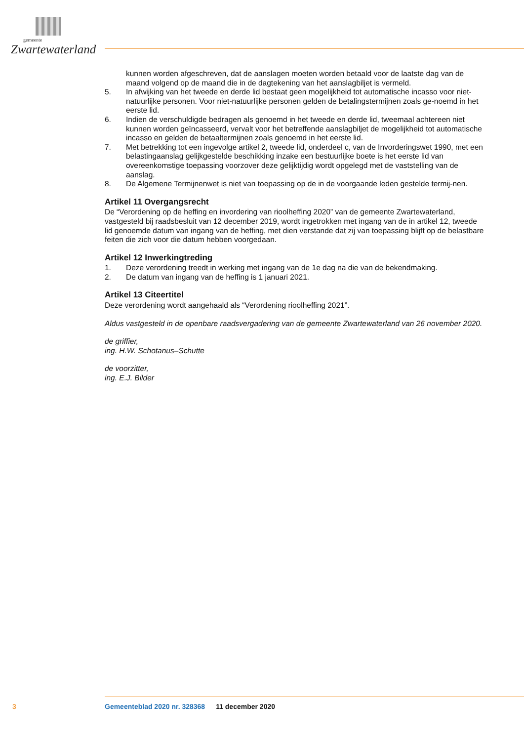gemeente
Zwartewaterland
kunnen worden afgeschreven, dat de aanslagen moeten worden betaald voor de laatste dag van de maand volgend op de maand die in de dagtekening van het aanslagbiljet is vermeld.
5. In afwijking van het tweede en derde lid bestaat geen mogelijkheid tot automatische incasso voor niet-natuurlijke personen. Voor niet-natuurlijke personen gelden de betalingstermijnen zoals ge-noemd in het eerste lid.
6. Indien de verschuldigde bedragen als genoemd in het tweede en derde lid, tweemaal achtereen niet kunnen worden geïncasseerd, vervalt voor het betreffende aanslagbiljet de mogelijkheid tot automatische incasso en gelden de betaaltermijnen zoals genoemd in het eerste lid.
7. Met betrekking tot een ingevolge artikel 2, tweede lid, onderdeel c, van de Invorderingswet 1990, met een belastingaanslag gelijkgestelde beschikking inzake een bestuurlijke boete is het eerste lid van overeenkomstige toepassing voorzover deze gelijktijdig wordt opgelegd met de vaststelling van de aanslag.
8. De Algemene Termijnenwet is niet van toepassing op de in de voorgaande leden gestelde termij-nen.
Artikel 11 Overgangsrecht
De “Verordening op de heffing en invordering van rioolheffing 2020” van de gemeente Zwartewaterland, vastgesteld bij raadsbesluit van 12 december 2019, wordt ingetrokken met ingang van de in artikel 12, tweede lid genoemde datum van ingang van de heffing, met dien verstande dat zij van toepassing blijft op de belastbare feiten die zich voor die datum hebben voorgedaan.
Artikel 12 Inwerkingtreding
1. Deze verordening treedt in werking met ingang van de 1e dag na die van de bekendmaking.
2. De datum van ingang van de heffing is 1 januari 2021.
Artikel 13 Citeertitel
Deze verordening wordt aangehaald als “Verordening rioolheffing 2021”.
Aldus vastgesteld in de openbare raadsvergadering van de gemeente Zwartewaterland van 26 november 2020.
de griffier,
ing. H.W. Schotanus–Schutte
de voorzitter,
ing. E.J. Bilder
3 Gemeenteblad 2020 nr. 328368 11 december 2020